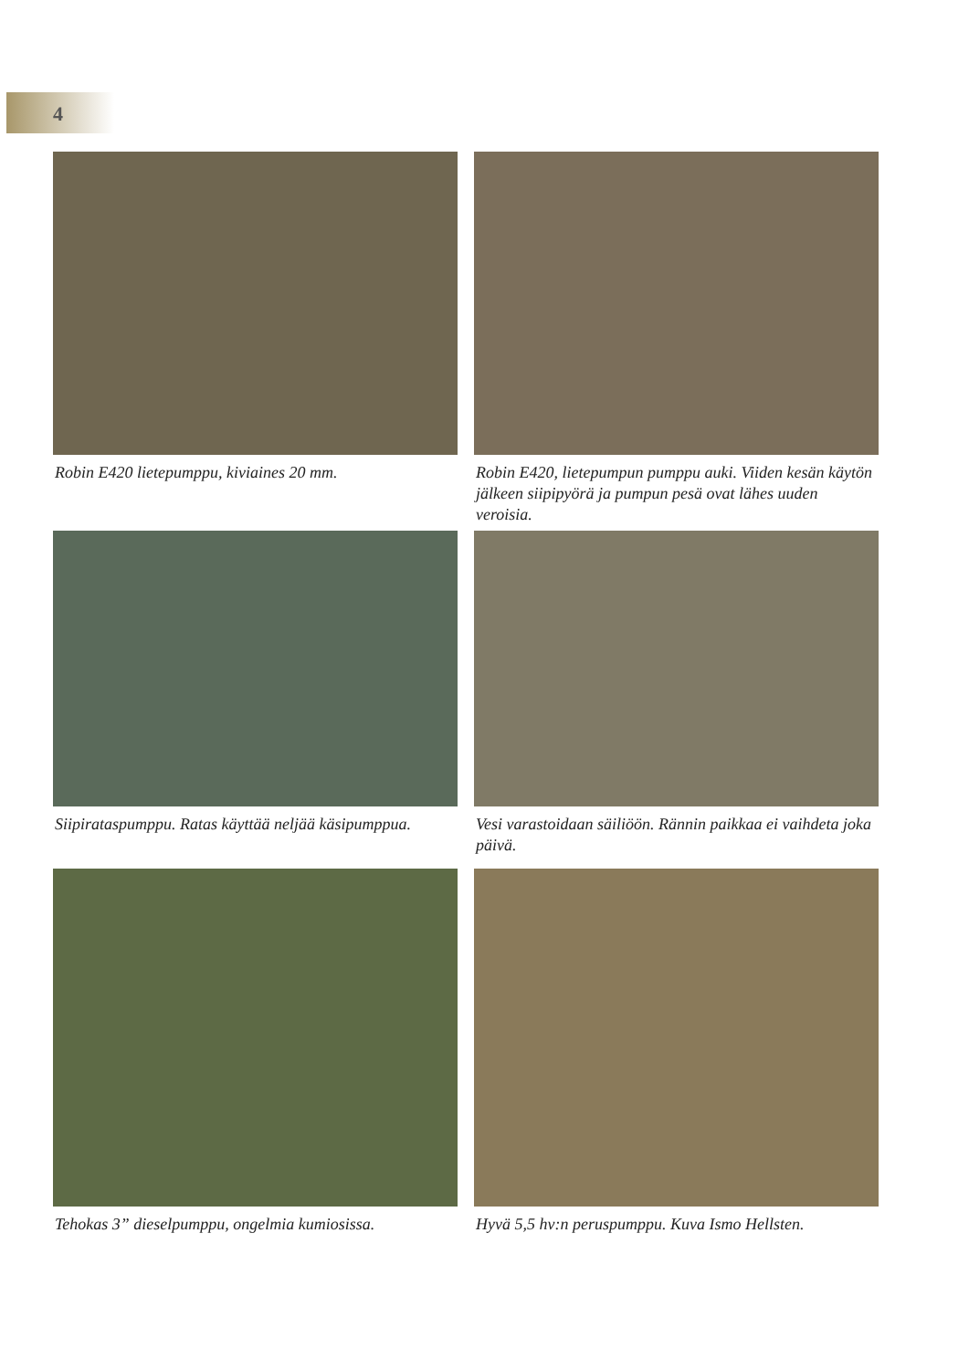4
Robin E420 lietepumppu, kiviaines 20 mm.
Robin E420, lietepumpun pumppu auki. Viiden kesän käytön jälkeen siipipyörä ja pumpun pesä ovat lähes uuden veroisia.
Siipirataspumppu. Ratas käyttää neljää käsipumppua.
Vesi varastoidaan säiliöön. Rännin paikkaa ei vaihdeta joka päivä.
Tehokas 3” dieselpumppu, ongelmia kumiosissa.
Hyvä 5,5 hv:n peruspumppu. Kuva Ismo Hellsten.